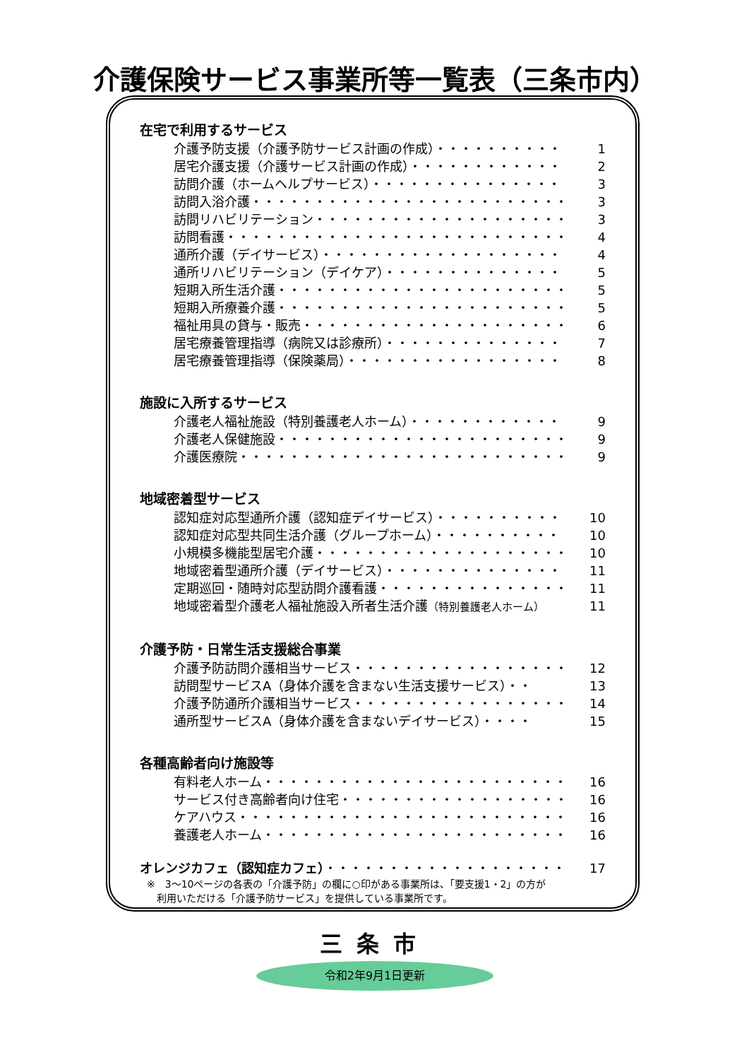介護保険サービス事業所等一覧表（三条市内）
在宅で利用するサービス
介護予防支援（介護予防サービス計画の作成）・・・・・・・・・・ 1
居宅介護支援（介護サービス計画の作成）・・・・・・・・・・・・ 2
訪問介護（ホームヘルプサービス）・・・・・・・・・・・・・・・ 3
訪問入浴介護・・・・・・・・・・・・・・・・・・・・・・・・・・ 3
訪問リハビリテーション・・・・・・・・・・・・・・・・・・・・ 3
訪問看護・・・・・・・・・・・・・・・・・・・・・・・・・・・・ 4
通所介護（デイサービス）・・・・・・・・・・・・・・・・・・・ 4
通所リハビリテーション（デイケア）・・・・・・・・・・・・・・ 5
短期入所生活介護・・・・・・・・・・・・・・・・・・・・・・・・ 5
短期入所療養介護・・・・・・・・・・・・・・・・・・・・・・・・ 5
福祉用具の貸与・販売・・・・・・・・・・・・・・・・・・・・・ 6
居宅療養管理指導（病院又は診療所）・・・・・・・・・・・・・・ 7
居宅療養管理指導（保険薬局）・・・・・・・・・・・・・・・・・ 8
施設に入所するサービス
介護老人福祉施設（特別養護老人ホーム）・・・・・・・・・・・・ 9
介護老人保健施設・・・・・・・・・・・・・・・・・・・・・・・・ 9
介護医療院・・・・・・・・・・・・・・・・・・・・・・・・・・・ 9
地域密着型サービス
認知症対応型通所介護（認知症デイサービス）・・・・・・・・・・ 10
認知症対応型共同生活介護（グループホーム）・・・・・・・・・・ 10
小規模多機能型居宅介護・・・・・・・・・・・・・・・・・・・・ 10
地域密着型通所介護（デイサービス）・・・・・・・・・・・・・・ 11
定期巡回・随時対応型訪問介護看護・・・・・・・・・・・・・・・ 11
地域密着型介護老人福祉施設入所者生活介護（特別養護老人ホーム） 11
介護予防・日常生活支援総合事業
介護予防訪問介護相当サービス・・・・・・・・・・・・・・・・・ 12
訪問型サービスA（身体介護を含まない生活支援サービス）・・ 13
介護予防通所介護相当サービス・・・・・・・・・・・・・・・・・ 14
通所型サービスA（身体介護を含まないデイサービス）・・・・ 15
各種高齢者向け施設等
有料老人ホーム・・・・・・・・・・・・・・・・・・・・・・・・・ 16
サービス付き高齢者向け住宅・・・・・・・・・・・・・・・・・・ 16
ケアハウス・・・・・・・・・・・・・・・・・・・・・・・・・・・ 16
養護老人ホーム・・・・・・・・・・・・・・・・・・・・・・・・・ 16
オレンジカフェ（認知症カフェ）・・・・・・・・・・・・・・・・・・・ 17
※　3～10ページの各表の「介護予防」の欄に○印がある事業所は、「要支援1・2」の方が
　利用いただける「介護予防サービス」を提供している事業所です。
三条市
令和2年9月1日更新